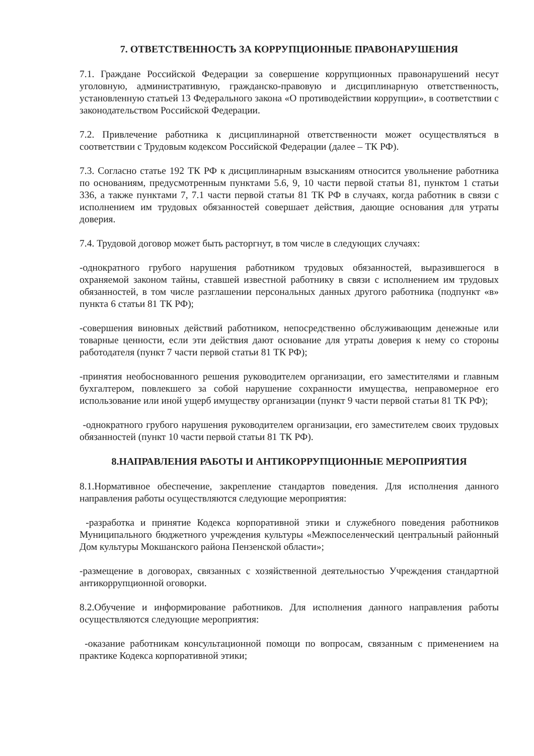7. ОТВЕТСТВЕННОСТЬ ЗА КОРРУПЦИОННЫЕ ПРАВОНАРУШЕНИЯ
7.1. Граждане Российской Федерации за совершение коррупционных правонарушений несут уголовную, административную, гражданско-правовую и дисциплинарную ответственность, установленную статьей 13 Федерального закона «О противодействии коррупции», в соответствии с законодательством Российской Федерации.
7.2. Привлечение работника к дисциплинарной ответственности может осуществляться в соответствии с Трудовым кодексом Российской Федерации (далее – ТК РФ).
7.3. Согласно статье 192 ТК РФ к дисциплинарным взысканиям относится увольнение работника по основаниям, предусмотренным пунктами 5.6, 9, 10 части первой статьи 81, пунктом 1 статьи 336, а также пунктами 7, 7.1 части первой статьи 81 ТК РФ в случаях, когда работник в связи с исполнением им трудовых обязанностей совершает действия, дающие основания для утраты доверия.
7.4. Трудовой договор может быть расторгнут, в том числе в следующих случаях:
-однократного грубого нарушения работником трудовых обязанностей, выразившегося в охраняемой законом тайны, ставшей известной работнику в связи с исполнением им трудовых обязанностей, в том числе разглашении персональных данных другого работника (подпункт «в» пункта 6 статьи 81 ТК РФ);
-совершения виновных действий работником, непосредственно обслуживающим денежные или товарные ценности, если эти действия дают основание для утраты доверия к нему со стороны работодателя (пункт 7 части первой статьи 81 ТК РФ);
-принятия необоснованного решения руководителем организации, его заместителями и главным бухгалтером, повлекшего за собой нарушение сохранности имущества, неправомерное его использование или иной ущерб имуществу организации (пункт 9 части первой статьи 81 ТК РФ);
-однократного грубого нарушения руководителем организации, его заместителем своих трудовых обязанностей (пункт 10 части первой статьи 81 ТК РФ).
8.НАПРАВЛЕНИЯ РАБОТЫ И АНТИКОРРУПЦИОННЫЕ МЕРОПРИЯТИЯ
8.1.Нормативное обеспечение, закрепление стандартов поведения. Для исполнения данного направления работы осуществляются следующие мероприятия:
-разработка и принятие Кодекса корпоративной этики и служебного поведения работников Муниципального бюджетного учреждения культуры «Межпоселенческий центральный районный Дом культуры Мокшанского района Пензенской области»;
-размещение в договорах, связанных с хозяйственной деятельностью Учреждения стандартной антикоррупционной оговорки.
8.2.Обучение и информирование работников. Для исполнения данного направления работы осуществляются следующие мероприятия:
-оказание работникам консультационной помощи по вопросам, связанным с применением на практике Кодекса корпоративной этики;